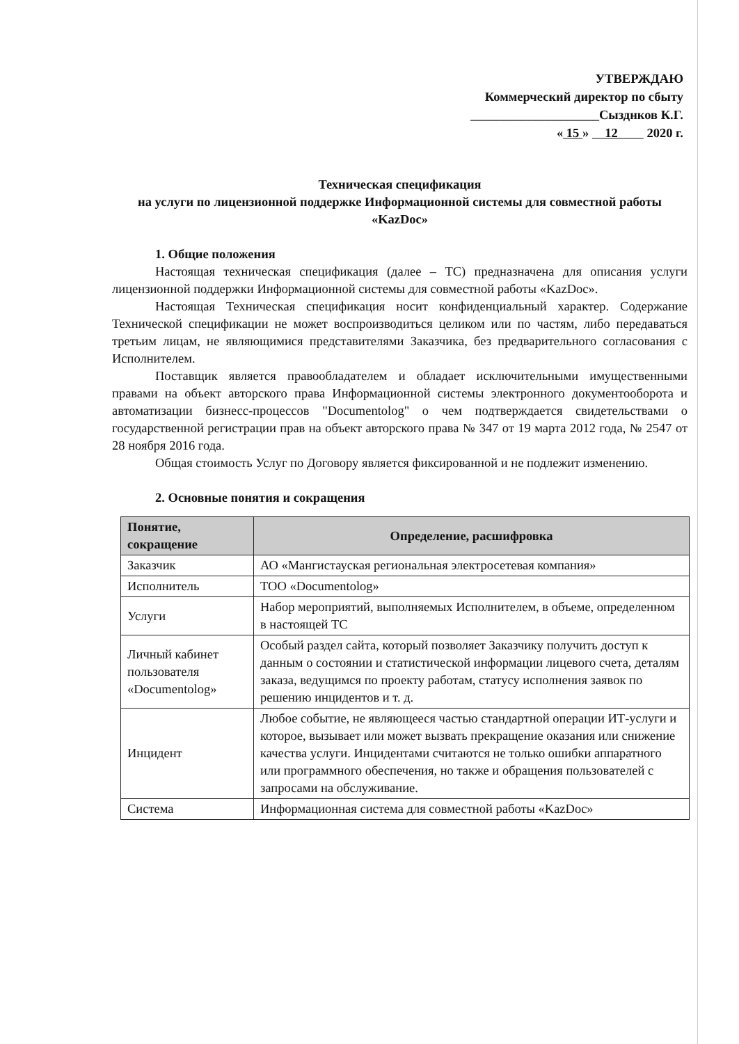УТВЕРЖДАЮ
Коммерческий директор по сбыту
____________________Сызднков К.Г.
« 15 » 12 2020 г.
Техническая спецификация
на услуги по лицензионной поддержке Информационной системы для совместной работы «KazDoc»
1. Общие положения
Настоящая техническая спецификация (далее – ТС) предназначена для описания услуги лицензионной поддержки Информационной системы для совместной работы «KazDoc».
Настоящая Техническая спецификация носит конфиденциальный характер. Содержание Технической спецификации не может воспроизводиться целиком или по частям, либо передаваться третьим лицам, не являющимися представителями Заказчика, без предварительного согласования с Исполнителем.
Поставщик является правообладателем и обладает исключительными имущественными правами на объект авторского права Информационной системы электронного документооборота и автоматизации бизнесс-процессов "Documentolog" о чем подтверждается свидетельствами о государственной регистрации прав на объект авторского права № 347 от 19 марта 2012 года, № 2547 от 28 ноября 2016 года.
Общая стоимость Услуг по Договору является фиксированной и не подлежит изменению.
2. Основные понятия и сокращения
| Понятие, сокращение | Определение, расшифровка |
| --- | --- |
| Заказчик | АО «Мангистауская региональная электросетевая компания» |
| Исполнитель | ТОО «Documentolog» |
| Услуги | Набор мероприятий, выполняемых Исполнителем, в объеме, определенном в настоящей ТС |
| Личный кабинет пользователя «Documentolog» | Особый раздел сайта, который позволяет Заказчику получить доступ к данным о состоянии и статистической информации лицевого счета, деталям заказа, ведущимся по проекту работам, статусу исполнения заявок по решению инцидентов и т. д. |
| Инцидент | Любое событие, не являющееся частью стандартной операции ИТ-услуги и которое, вызывает или может вызвать прекращение оказания или снижение качества услуги. Инцидентами считаются не только ошибки аппаратного или программного обеспечения, но также и обращения пользователей с запросами на обслуживание. |
| Система | Информационная система для совместной работы «KazDoc» |